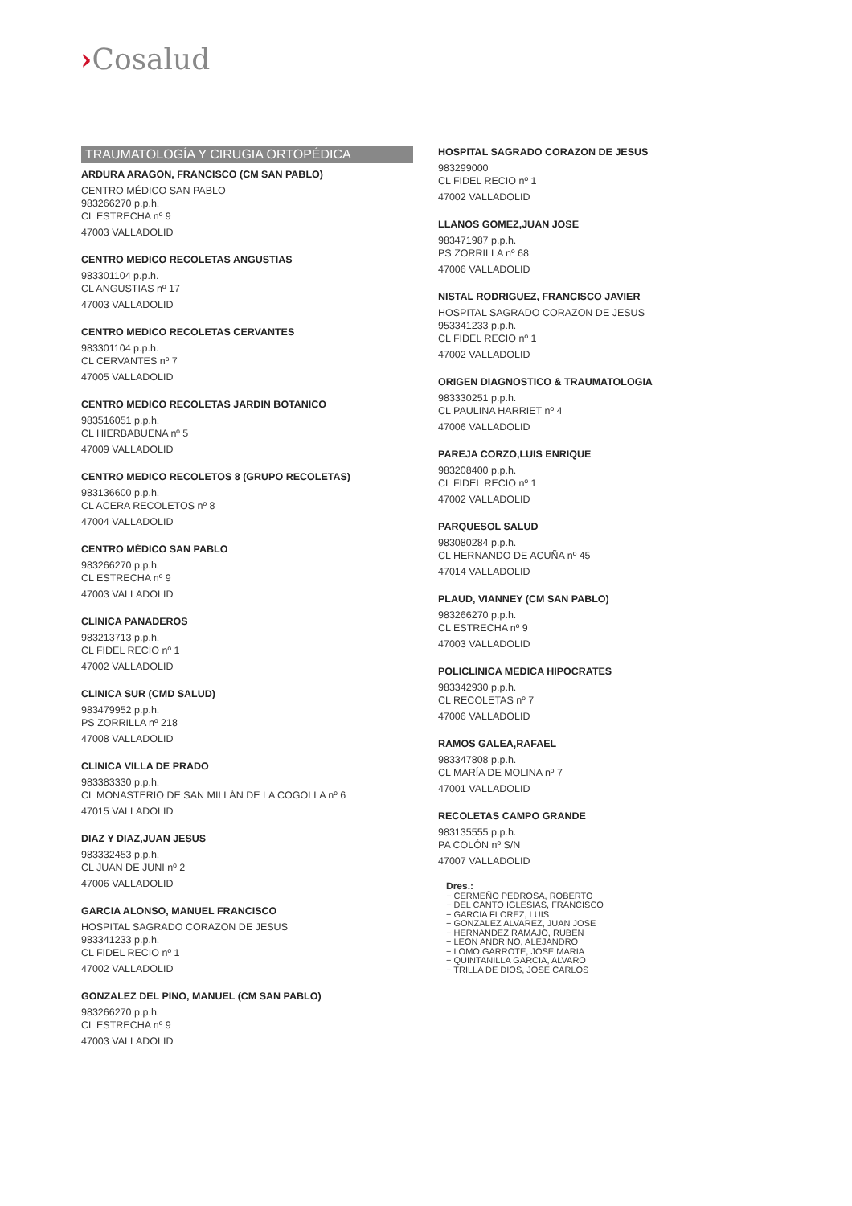›Cosalud
TRAUMATOLOGÍA Y CIRUGIA ORTOPÉDICA
ARDURA ARAGON, FRANCISCO (CM SAN PABLO)
CENTRO MÉDICO SAN PABLO
983266270 p.p.h.
CL ESTRECHA nº 9
47003 VALLADOLID
CENTRO MEDICO RECOLETAS ANGUSTIAS
983301104 p.p.h.
CL ANGUSTIAS nº 17
47003 VALLADOLID
CENTRO MEDICO RECOLETAS CERVANTES
983301104 p.p.h.
CL CERVANTES nº 7
47005 VALLADOLID
CENTRO MEDICO RECOLETAS JARDIN BOTANICO
983516051 p.p.h.
CL HIERBABUENA nº 5
47009 VALLADOLID
CENTRO MEDICO RECOLETOS 8 (GRUPO RECOLETAS)
983136600 p.p.h.
CL ACERA RECOLETOS nº 8
47004 VALLADOLID
CENTRO MÉDICO SAN PABLO
983266270 p.p.h.
CL ESTRECHA nº 9
47003 VALLADOLID
CLINICA PANADEROS
983213713 p.p.h.
CL FIDEL RECIO nº 1
47002 VALLADOLID
CLINICA SUR (CMD SALUD)
983479952 p.p.h.
PS ZORRILLA nº 218
47008 VALLADOLID
CLINICA VILLA DE PRADO
983383330 p.p.h.
CL MONASTERIO DE SAN MILLÁN DE LA COGOLLA nº 6
47015 VALLADOLID
DIAZ Y DIAZ,JUAN JESUS
983332453 p.p.h.
CL JUAN DE JUNI nº 2
47006 VALLADOLID
GARCIA ALONSO, MANUEL FRANCISCO
HOSPITAL SAGRADO CORAZON DE JESUS
983341233 p.p.h.
CL FIDEL RECIO nº 1
47002 VALLADOLID
GONZALEZ DEL PINO, MANUEL (CM SAN PABLO)
983266270 p.p.h.
CL ESTRECHA nº 9
47003 VALLADOLID
HOSPITAL SAGRADO CORAZON DE JESUS
983299000
CL FIDEL RECIO nº 1
47002 VALLADOLID
LLANOS GOMEZ,JUAN JOSE
983471987 p.p.h.
PS ZORRILLA nº 68
47006 VALLADOLID
NISTAL RODRIGUEZ, FRANCISCO JAVIER
HOSPITAL SAGRADO CORAZON DE JESUS
953341233 p.p.h.
CL FIDEL RECIO nº 1
47002 VALLADOLID
ORIGEN DIAGNOSTICO & TRAUMATOLOGIA
983330251 p.p.h.
CL PAULINA HARRIET nº 4
47006 VALLADOLID
PAREJA CORZO,LUIS ENRIQUE
983208400 p.p.h.
CL FIDEL RECIO nº 1
47002 VALLADOLID
PARQUESOL SALUD
983080284 p.p.h.
CL HERNANDO DE ACUÑA nº 45
47014 VALLADOLID
PLAUD, VIANNEY (CM SAN PABLO)
983266270 p.p.h.
CL ESTRECHA nº 9
47003 VALLADOLID
POLICLINICA MEDICA HIPOCRATES
983342930 p.p.h.
CL RECOLETAS nº 7
47006 VALLADOLID
RAMOS GALEA,RAFAEL
983347808 p.p.h.
CL MARÍA DE MOLINA nº 7
47001 VALLADOLID
RECOLETAS CAMPO GRANDE
983135555 p.p.h.
PA COLÓN nº S/N
47007 VALLADOLID
Dres.:
− CERMEÑO PEDROSA, ROBERTO
− DEL CANTO IGLESIAS, FRANCISCO
− GARCIA FLOREZ, LUIS
− GONZALEZ ALVAREZ, JUAN JOSE
− HERNANDEZ RAMAJO, RUBEN
− LEON ANDRINO, ALEJANDRO
− LOMO GARROTE, JOSE MARIA
− QUINTANILLA GARCIA, ALVARO
− TRILLA DE DIOS, JOSE CARLOS